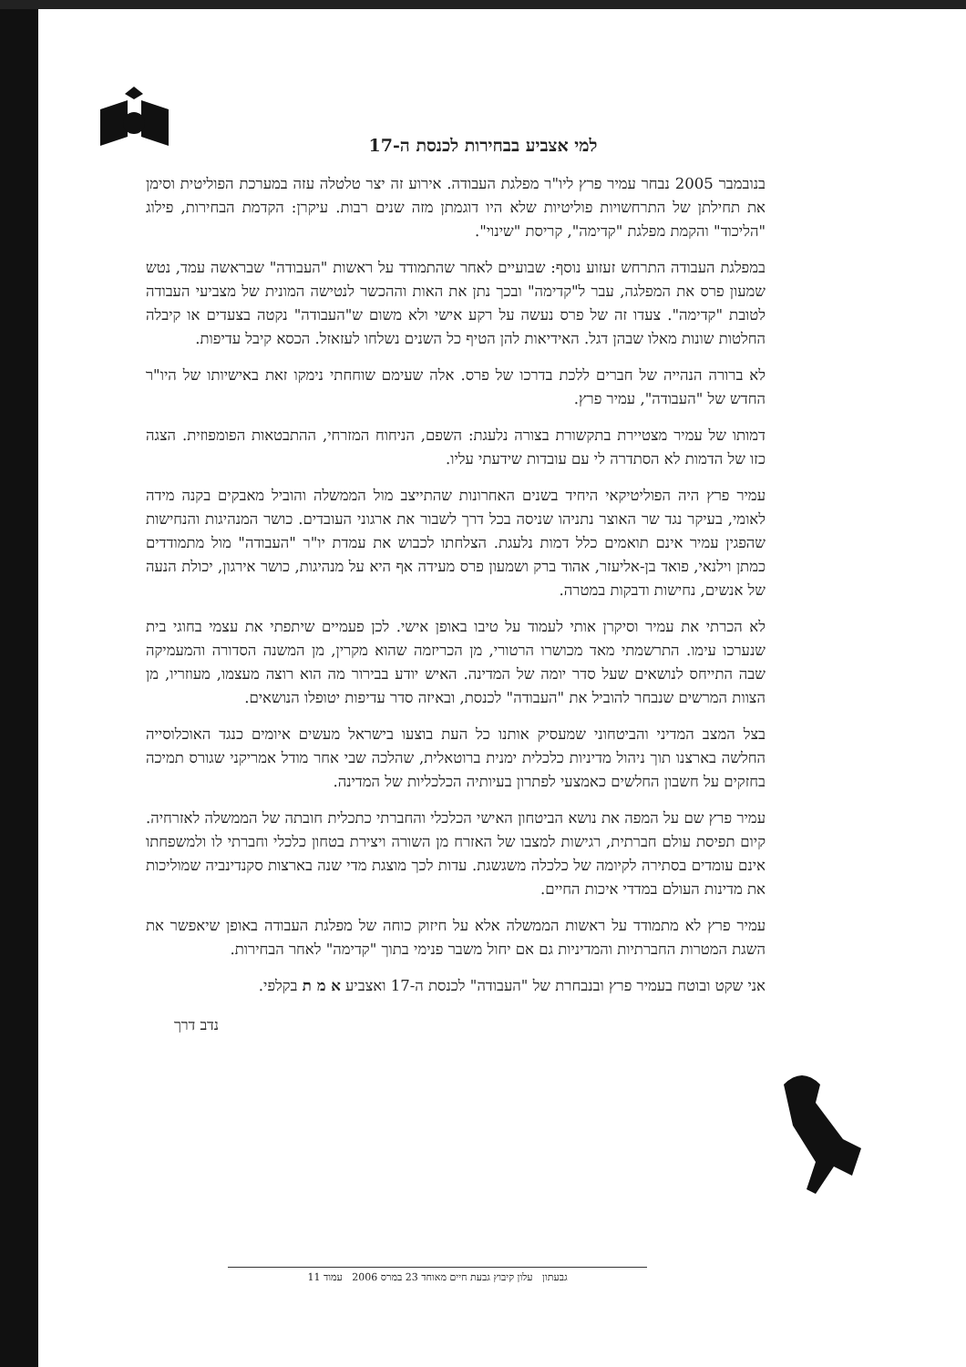למי אצביע בבחירות לכנסת ה-17
בנובמבר 2005 נבחר עמיר פרץ ליו"ר מפלגת העבודה. אירוע זה יצר טלטלה עזה במערכת הפוליטית וסימן את תחילתן של התרחשויות פוליטיות שלא היו דוגמתן מזה שנים רבות. עיקרן: הקדמת הבחירות, פילוג "הליכוד" והקמת מפלגת "קדימה", קריסת "שינוי".
במפלגת העבודה התרחש זעזוע נוסף: שבועיים לאחר שהתמודד על ראשות "העבודה" שבראשה עמד, נטש שמעון פרס את המפלגה, עבר ל"קדימה" ובכך נתן את האות וההכשר לנטישה המונית של מצביעי העבודה לטובת "קדימה". צעדו זה של פרס נעשה על רקע אישי ולא משום ש"העבודה" נקטה בצעדים או קיבלה החלטות שונות מאלו שבהן דגל. האידיאות להן הטיף כל השנים נשלחו לעזאזל. הכסא קיבל עדיפות.
לא ברורה הנהייה של חברים ללכת בדרכו של פרס. אלה שעימם שוחחתי נימקו זאת באישיותו של היו"ר החדש של "העבודה", עמיר פרץ.
דמותו של עמיר מצטיירת בתקשורת בצורה נלעגת: השפם, הניחוח המזרחי, ההתבטאות הפומפוזית. הצגה כזו של הדמות לא הסתדרה לי עם עובדות שידעתי עליו.
עמיר פרץ היה הפוליטיקאי היחיד בשנים האחרונות שהתייצב מול הממשלה והוביל מאבקים בקנה מידה לאומי, בעיקר נגד שר האוצר נתניהו שניסה בכל דרך לשבור את ארגוני העובדים. כושר המנהיגות והנחישות שהפגין עמיר אינם תואמים כלל דמות נלעגת. הצלחתו לכבוש את עמדת יו"ר "העבודה" מול מתמודדים כמתן וילנאי, פואד בן-אליעזר, אהוד ברק ושמעון פרס מעידה אף היא על מנהיגות, כושר אירגון, יכולת הנעה של אנשים, נחישות ודבקות במטרה.
לא הכרתי את עמיר וסיקרן אותי לעמוד על טיבו באופן אישי. לכן פעמיים שיתפתי את עצמי בחוגי בית שנערכו עימו. התרשמתי מאד מכושרו הרטורי, מן הכריזמה שהוא מקרין, מן המשנה הסדורה והמעמיקה שבה התייחס לנושאים שעל סדר יומה של המדינה. האיש יודע בבירור מה הוא רוצה מעצמו, מעוזריו, מן הצוות המרשים שנבחר להוביל את "העבודה" לכנסת, ובאיזה סדר עדיפות יטופלו הנושאים.
בצל המצב המדיני והביטחוני שמעסיק אותנו כל העת בוצעו בישראל מעשים איומים כנגד האוכלוסייה החלשה בארצנו תוך ניהול מדיניות כלכלית ימנית ברוטאלית, שהלכה שבי אחר מודל אמריקני שגורס תמיכה בחזקים על חשבון החלשים כאמצעי לפתרון בעיותיה הכלכליות של המדינה.
עמיר פרץ שם על המפה את נושא הביטחון האישי הכלכלי והחברתי כתכלית חובתה של הממשלה לאזרחיה. קיום תפיסת עולם חברתית, רגישות למצבו של האזרח מן השורה ויצירת בטחון כלכלי וחברתי לו ולמשפחתו אינם עומדים בסתירה לקיומה של כלכלה משגשגת. עדות לכך מוצגת מדי שנה בארצות סקנדינביה שמוליכות את מדינות העולם במדדי איכות החיים.
עמיר פרץ לא מתמודד על ראשות הממשלה אלא על חיזוק כוחה של מפלגת העבודה באופן שיאפשר את השגת המטרות החברתיות והמדיניות גם אם יחול משבר פנימי בתוך "קדימה" לאחר הבחירות.
אני שקט ובוטח בעמיר פרץ ובנבחרת של "העבודה" לכנסת ה-17 ואצביע א מ ת בקלפי.
נדב דרך
גבעתון עלון קיבוץ גבעת חיים מאוחד 23 במרס 2006 עמוד 11